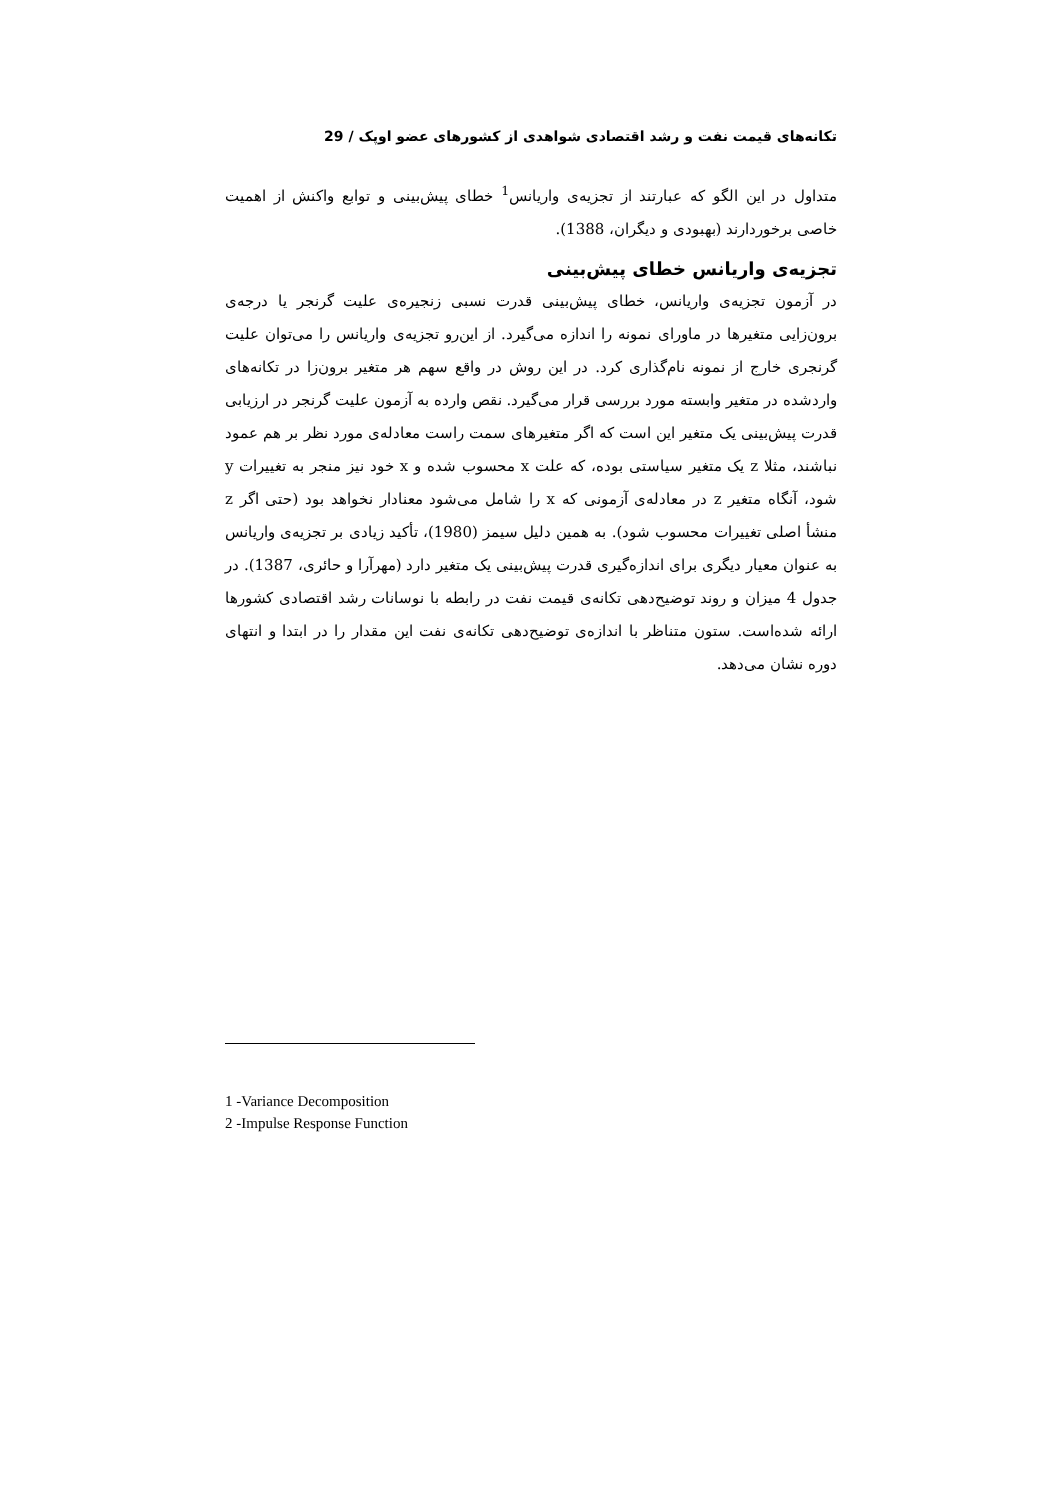تکانه‌های قیمت نفت و رشد اقتصادی شواهدی از کشورهای عضو اوپک / 29
متداول در این الگو که عبارتند از تجزیه‌ی واریانس<sup>1</sup> خطای پیش‌بینی و توابع واکنش از اهمیت خاصی برخوردارند (بهبودی و دیگران، 1388).
تجزیه‌ی واریانس خطای پیش‌بینی
در آزمون تجزیه‌ی واریانس، خطای پیش‌بینی قدرت نسبی زنجیره‌ی علیت گرنجر یا درجه‌ی برون‌زایی متغیرها در ماورای نمونه را اندازه می‌گیرد. از این‌رو تجزیه‌ی واریانس را می‌توان علیت گرنجری خارج از نمونه نام‌گذاری کرد. در این روش در واقع سهم هر متغیر برون‌زا در تکانه‌های واردشده در متغیر وابسته مورد بررسی قرار می‌گیرد. نقص وارده به آزمون علیت گرنجر در ارزیابی قدرت پیش‌بینی یک متغیر این است که اگر متغیرهای سمت راست معادله‌ی مورد نظر بر هم عمود نباشند، مثلا z یک متغیر سیاستی بوده، که علت x محسوب شده و x خود نیز منجر به تغییرات y شود، آنگاه متغیر z در معادله‌ی آزمونی که x را شامل می‌شود معنادار نخواهد بود (حتی اگر z منشأ اصلی تغییرات محسوب شود). به همین دلیل سیمز (1980)، تأکید زیادی بر تجزیه‌ی واریانس به عنوان معیار دیگری برای اندازه‌گیری قدرت پیش‌بینی یک متغیر دارد (مهرآرا و حائری، 1387). در جدول 4 میزان و روند توضیح‌دهی تکانه‌ی قیمت نفت در رابطه با نوسانات رشد اقتصادی کشورها ارائه شده‌است. ستون متناظر با اندازه‌ی توضیح‌دهی تکانه‌ی نفت این مقدار را در ابتدا و انتهای دوره نشان می‌دهد.
1 -Variance Decomposition
2 -Impulse Response Function